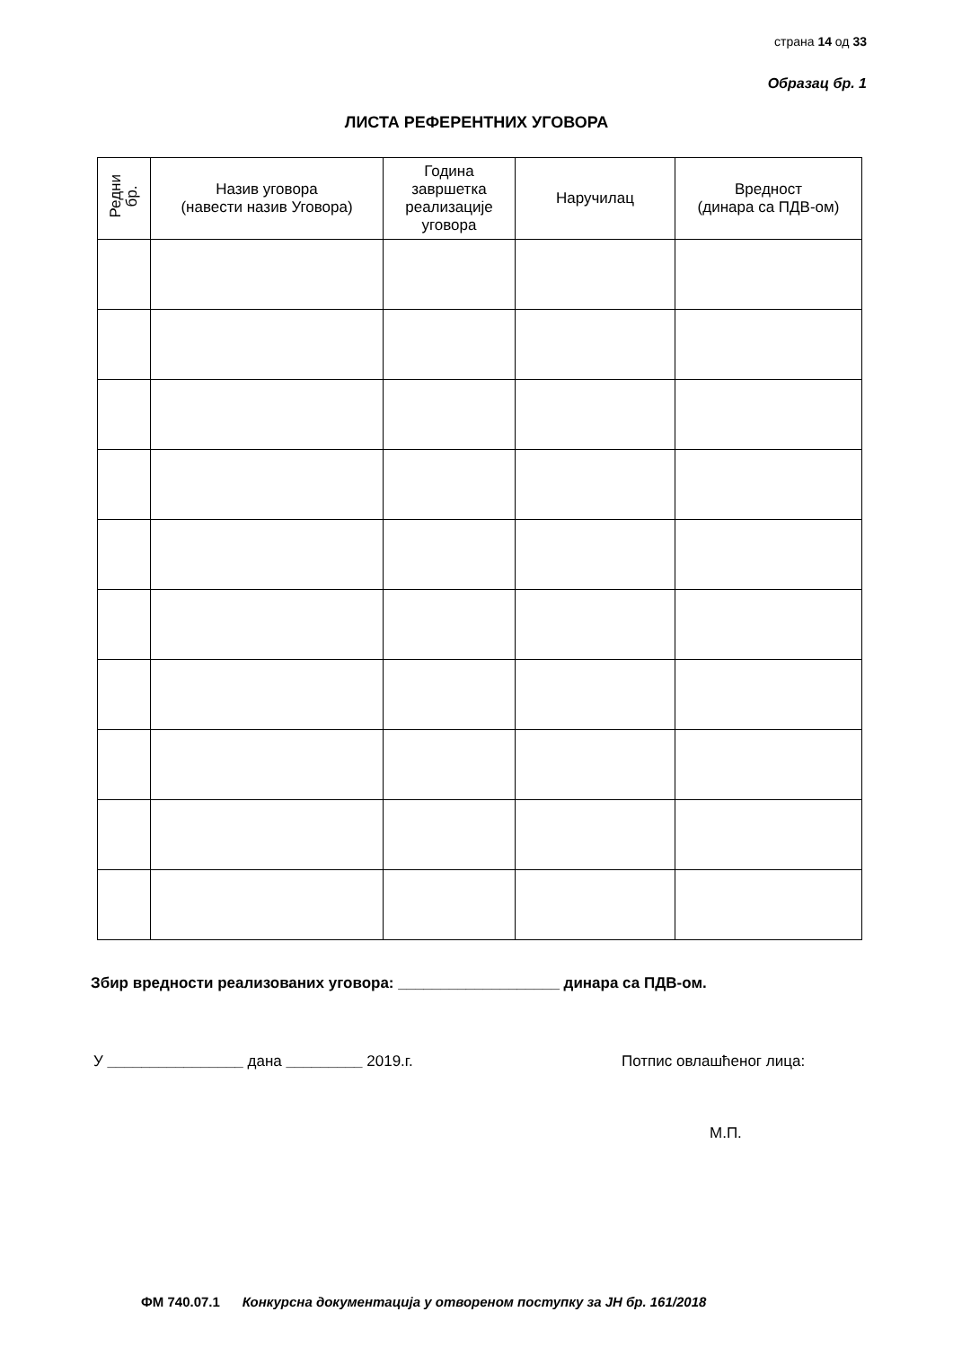страна 14 од 33
Образац бр. 1
ЛИСТА РЕФЕРЕНТНИХ УГОВОРА
| Редни бр. | Назив уговора (навести назив Уговора) | Година завршетка реализације уговора | Наручилац | Вредност (динара са ПДВ-ом) |
| --- | --- | --- | --- | --- |
Збир вредности реализованих уговора: ___________________ динара са ПДВ-ом.
У ________________ дана _________ 2019.г.
Потпис овлашћеног лица:
М.П.
ФМ 740.07.1 Конкурсна документација у отвореном поступку за ЈН бр. 161/2018